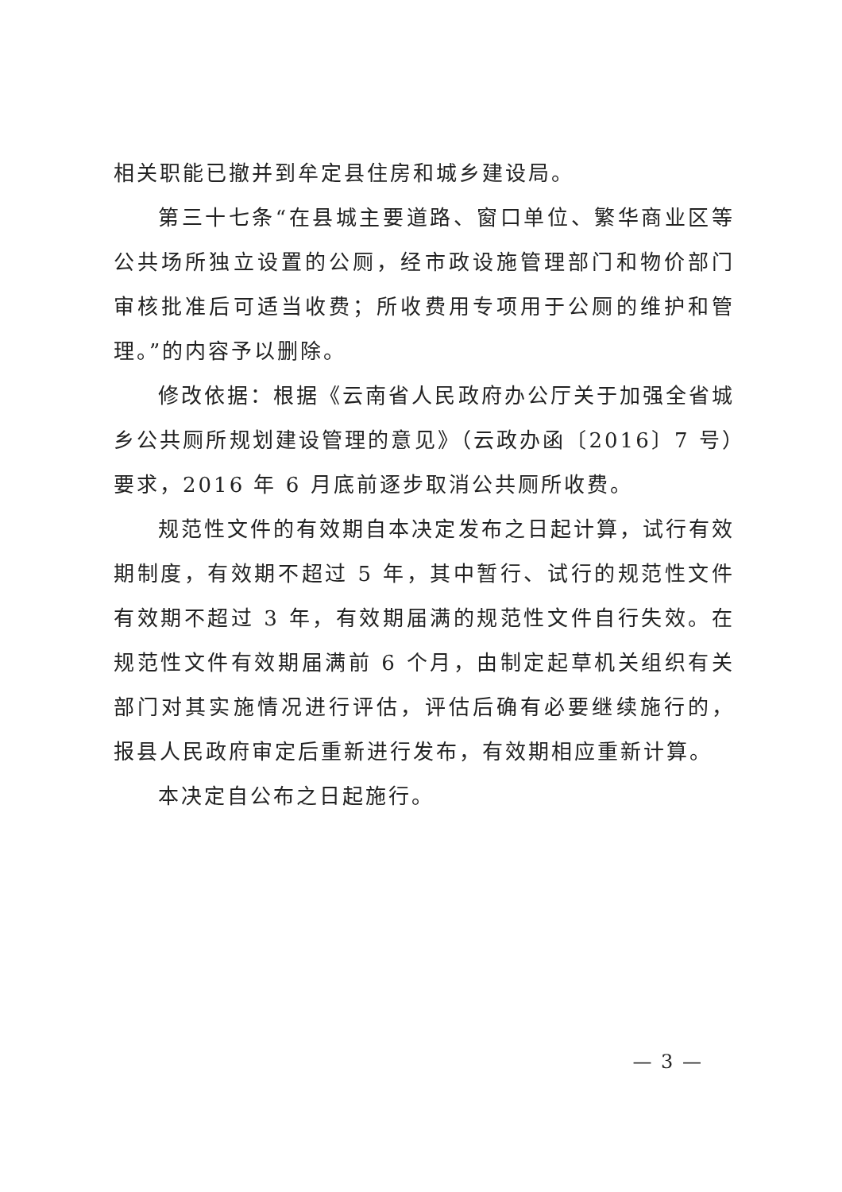相关职能已撤并到牟定县住房和城乡建设局。
第三十七条“在县城主要道路、窗口单位、繁华商业区等公共场所独立设置的公厕，经市政设施管理部门和物价部门审核批准后可适当收费；所收费用专项用于公厕的维护和管理。”的内容予以删除。
修改依据：根据《云南省人民政府办公厅关于加强全省城乡公共厕所规划建设管理的意见》（云政办函〔2016〕7 号）要求，2016 年 6 月底前逐步取消公共厕所收费。
规范性文件的有效期自本决定发布之日起计算，试行有效期制度，有效期不超过 5 年，其中暂行、试行的规范性文件有效期不超过 3 年，有效期届满的规范性文件自行失效。在规范性文件有效期届满前 6 个月，由制定起草机关组织有关部门对其实施情况进行评估，评估后确有必要继续施行的，报县人民政府审定后重新进行发布，有效期相应重新计算。
本决定自公布之日起施行。
— 3 —